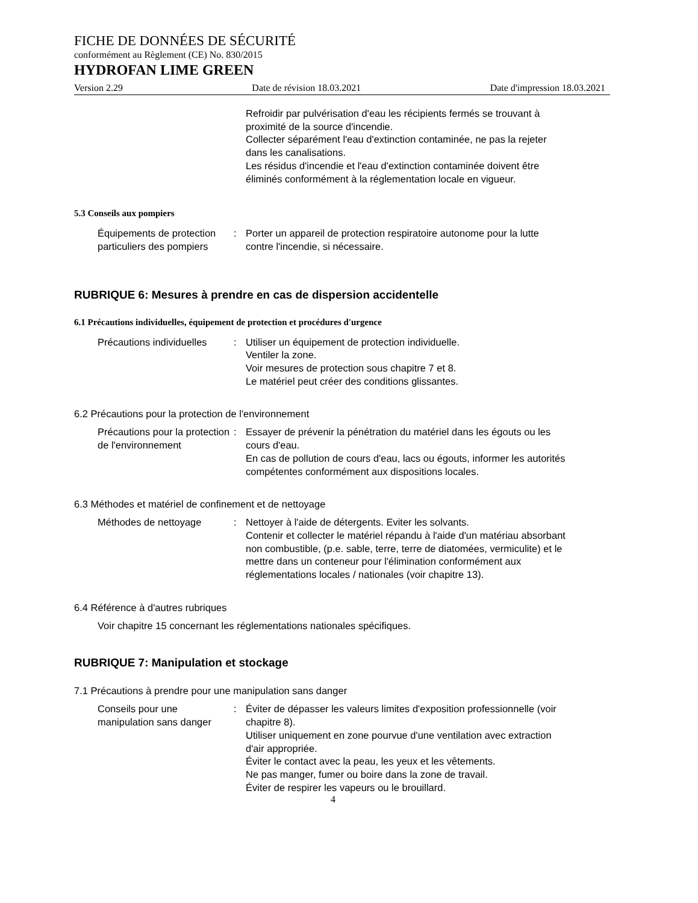FICHE DE DONNÉES DE SÉCURITÉ
conformément au Règlement (CE) No. 830/2015
HYDROFAN LIME GREEN
Version 2.29 Date de révision 18.03.2021 Date d'impression 18.03.2021
Refroidir par pulvérisation d'eau les récipients fermés se trouvant à proximité de la source d'incendie.
Collecter séparément l'eau d'extinction contaminée, ne pas la rejeter dans les canalisations.
Les résidus d'incendie et l'eau d'extinction contaminée doivent être éliminés conformément à la réglementation locale en vigueur.
5.3 Conseils aux pompiers
Équipements de protection particuliers des pompiers
: Porter un appareil de protection respiratoire autonome pour la lutte contre l'incendie, si nécessaire.
RUBRIQUE 6: Mesures à prendre en cas de dispersion accidentelle
6.1 Précautions individuelles, équipement de protection et procédures d'urgence
Précautions individuelles : Utiliser un équipement de protection individuelle.
Ventiler la zone.
Voir mesures de protection sous chapitre 7 et 8.
Le matériel peut créer des conditions glissantes.
6.2 Précautions pour la protection de l'environnement
Précautions pour la protection de l'environnement
: Essayer de prévenir la pénétration du matériel dans les égouts ou les cours d'eau.
En cas de pollution de cours d'eau, lacs ou égouts, informer les autorités compétentes conformément aux dispositions locales.
6.3 Méthodes et matériel de confinement et de nettoyage
Méthodes de nettoyage : Nettoyer à l'aide de détergents. Eviter les solvants.
Contenir et collecter le matériel répandu à l'aide d'un matériau absorbant non combustible, (p.e. sable, terre, terre de diatomées, vermiculite) et le mettre dans un conteneur pour l'élimination conformément aux réglementations locales / nationales (voir chapitre 13).
6.4 Référence à d'autres rubriques
Voir chapitre 15 concernant les réglementations nationales spécifiques.
RUBRIQUE 7: Manipulation et stockage
7.1 Précautions à prendre pour une manipulation sans danger
Conseils pour une manipulation sans danger
: Éviter de dépasser les valeurs limites d'exposition professionnelle (voir chapitre 8).
Utiliser uniquement en zone pourvue d'une ventilation avec extraction d'air appropriée.
Éviter le contact avec la peau, les yeux et les vêtements.
Ne pas manger, fumer ou boire dans la zone de travail.
Éviter de respirer les vapeurs ou le brouillard.
4